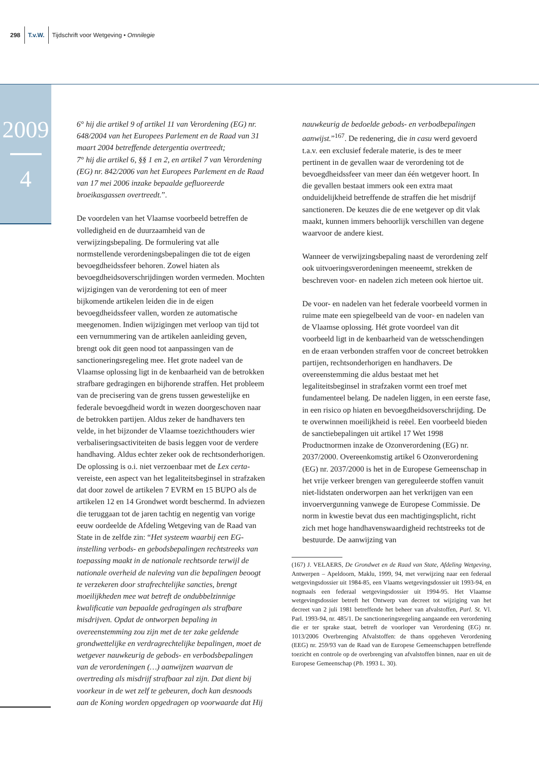298 T.v.W. Tijdschrift voor Wetgeving • Omnilegie
2009
4
6° hij die artikel 9 of artikel 11 van Verordening (EG) nr. 648/2004 van het Europees Parlement en de Raad van 31 maart 2004 betreffende detergentia overtreedt;
7° hij die artikel 6, §§ 1 en 2, en artikel 7 van Verordening (EG) nr. 842/2006 van het Europees Parlement en de Raad van 17 mei 2006 inzake bepaalde gefluoreerde broeikasgassen overtreedt.”.
De voordelen van het Vlaamse voorbeeld betreffen de volledigheid en de duurzaamheid van de verwijzingsbepaling. De formulering vat alle normstellende verordeningsbepalingen die tot de eigen bevoegdheidssfeer behoren. Zowel hiaten als bevoegdheidsoverschrijdingen worden vermeden. Mochten wijzigingen van de verordening tot een of meer bijkomende artikelen leiden die in de eigen bevoegdheidssfeer vallen, worden ze automatische meegenomen. Indien wijzigingen met verloop van tijd tot een vernummering van de artikelen aanleiding geven, brengt ook dit geen nood tot aanpassingen van de sanctioneringsregeling mee. Het grote nadeel van de Vlaamse oplossing ligt in de kenbaarheid van de betrokken strafbare gedragingen en bijhorende straffen. Het probleem van de precisering van de grens tussen gewestelijke en federale bevoegdheid wordt in wezen doorgeschoven naar de betrokken partijen. Aldus zeker de handhavers ten velde, in het bijzonder de Vlaamse toezichthouders wier verbaliseringsactiviteiten de basis leggen voor de verdere handhaving. Aldus echter zeker ook de rechtsonderhorigen. De oplossing is o.i. niet verzoenbaar met de Lex certa-vereiste, een aspect van het legaliteitsbeginsel in strafzaken dat door zowel de artikelen 7 EVRM en 15 BUPO als de artikelen 12 en 14 Grondwet wordt beschermd. In adviezen die teruggaan tot de jaren tachtig en negentig van vorige eeuw oordeelde de Afdeling Wetgeving van de Raad van State in de zelfde zin: “Het systeem waarbij een EG-instelling verbods- en gebodsbepalingen rechtstreeks van toepassing maakt in de nationale rechtsorde terwijl de nationale overheid de naleving van die bepalingen beoogt te verzekeren door strafrechtelijke sancties, brengt moeilijkheden mee wat betreft de ondubbelzinnige kwalificatie van bepaalde gedragingen als strafbare misdrijven. Opdat de ontworpen bepaling in overeenstemming zou zijn met de ter zake geldende grondwettelijke en verdragrechtelijke bepalingen, moet de wetgever nauwkeurig de gebods- en verbodsbepalingen van de verordeningen (…) aanwijzen waarvan de overtreding als misdrijf strafbaar zal zijn. Dat dient bij voorkeur in de wet zelf te gebeuren, doch kan desnoods aan de Koning worden opgedragen op voorwaarde dat Hij
nauwkeurig de bedoelde gebods- en verbodbepalingen aanwijst.”<sup>167</sup>. De redenering, die in casu werd gevoerd t.a.v. een exclusief federale materie, is des te meer pertinent in de gevallen waar de verordening tot de bevoegdheidssfeer van meer dan één wetgever hoort. In die gevallen bestaat immers ook een extra maat onduidelijkheid betreffende de straffen die het misdrijf sanctioneren. De keuzes die de ene wetgever op dit vlak maakt, kunnen immers behoorlijk verschillen van degene waarvoor de andere kiest.
Wanneer de verwijzingsbepaling naast de verordening zelf ook uitvoeringsverordeningen meeneemt, strekken de beschreven voor- en nadelen zich meteen ook hiertoe uit.
De voor- en nadelen van het federale voorbeeld vormen in ruime mate een spiegelbeeld van de voor- en nadelen van de Vlaamse oplossing. Hét grote voordeel van dit voorbeeld ligt in de kenbaarheid van de wetsschendingen en de eraan verbonden straffen voor de concreet betrokken partijen, rechtsonderhorigen en handhavers. De overeenstemming die aldus bestaat met het legaliteitsbeginsel in strafzaken vormt een troef met fundamenteel belang. De nadelen liggen, in een eerste fase, in een risico op hiaten en bevoegdheidsoverschrijding. De te overwinnen moeilijkheid is reëel. Een voorbeeld bieden de sanctiebepalingen uit artikel 17 Wet 1998 Productnormen inzake de Ozonverordening (EG) nr. 2037/2000. Overeenkomstig artikel 6 Ozonverordening (EG) nr. 2037/2000 is het in de Europese Gemeenschap in het vrije verkeer brengen van gereguleerde stoffen vanuit niet-lidstaten onderworpen aan het verkrijgen van een invoervergunning vanwege de Europese Commissie. De norm in kwestie bevat dus een machtigingsplicht, richt zich met hoge handhavenswaardigheid rechtstreeks tot de bestuurde. De aanwijzing van
(167) J. VELAERS, De Grondwet en de Raad van State, Afdeling Wetgeving, Antwerpen – Apeldoorn, Maklu, 1999, 94, met verwijzing naar een federaal wetgevingsdossier uit 1984-85, een Vlaams wetgevingsdossier uit 1993-94, en nogmaals een federaal wetgevingsdossier uit 1994-95. Het Vlaamse wetgevingsdossier betreft het Ontwerp van decreet tot wijziging van het decreet van 2 juli 1981 betreffende het beheer van afvalstoffen, Parl. St. Vl. Parl. 1993-94, nr. 485/1. De sanctioneringsregeling aangaande een verordening die er ter sprake staat, betreft de voorloper van Verordening (EG) nr. 1013/2006 Overbrenging Afvalstoffen: de thans opgeheven Verordening (EEG) nr. 259/93 van de Raad van de Europese Gemeenschappen betreffende toezicht en controle op de overbrenging van afvalstoffen binnen, naar en uit de Europese Gemeenschap (Pb. 1993 L. 30).